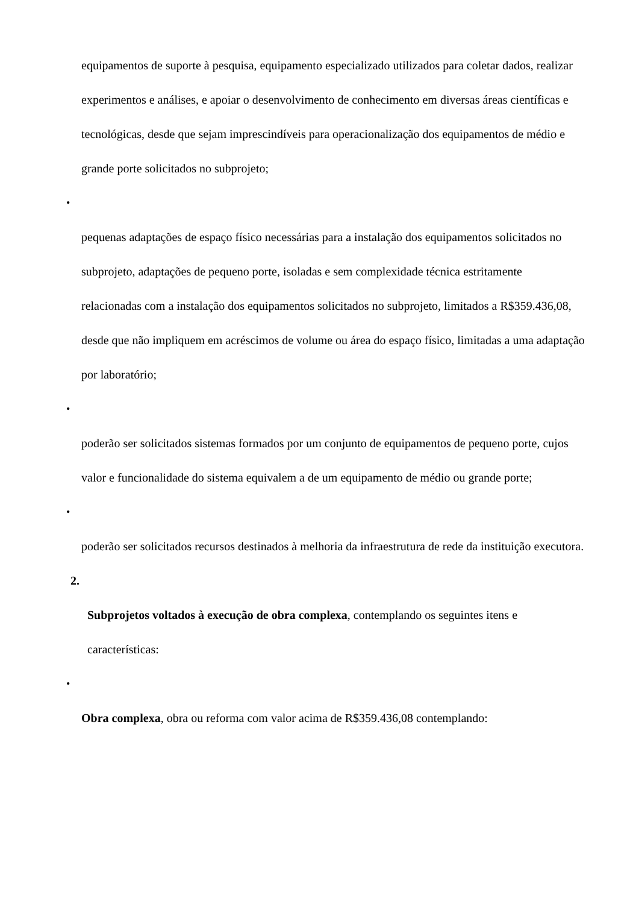equipamentos de suporte à pesquisa, equipamento especializado utilizados para coletar dados, realizar experimentos e análises, e apoiar o desenvolvimento de conhecimento em diversas áreas científicas e tecnológicas, desde que sejam imprescindíveis para operacionalização dos equipamentos de médio e grande porte solicitados no subprojeto;
•
pequenas adaptações de espaço físico necessárias para a instalação dos equipamentos solicitados no subprojeto, adaptações de pequeno porte, isoladas e sem complexidade técnica estritamente relacionadas com a instalação dos equipamentos solicitados no subprojeto, limitados a R$359.436,08, desde que não impliquem em acréscimos de volume ou área do espaço físico, limitadas a uma adaptação por laboratório;
•
poderão ser solicitados sistemas formados por um conjunto de equipamentos de pequeno porte, cujos valor e funcionalidade do sistema equivalem a de um equipamento de médio ou grande porte;
•
poderão ser solicitados recursos destinados à melhoria da infraestrutura de rede da instituição executora.
2.
Subprojetos voltados à execução de obra complexa, contemplando os seguintes itens e características:
•
Obra complexa, obra ou reforma com valor acima de R$359.436,08 contemplando: